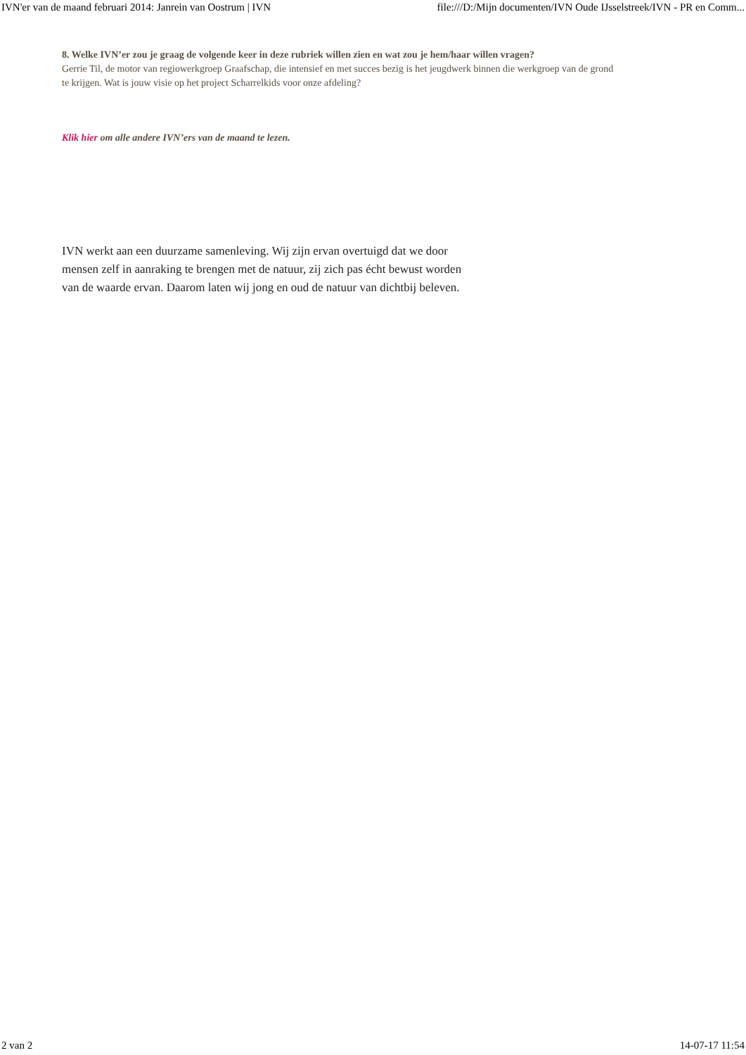IVN'er van de maand februari 2014: Janrein van Oostrum | IVN file:///D:/Mijn documenten/IVN Oude IJsselstreek/IVN - PR en Comm...
8. Welke IVN’er zou je graag de volgende keer in deze rubriek willen zien en wat zou je hem/haar willen vragen?
Gerrie Til, de motor van regiowerkgroep Graafschap, die intensief en met succes bezig is het jeugdwerk binnen die werkgroep van de grond te krijgen. Wat is jouw visie op het project Scharrelkids voor onze afdeling?
Klik hier om alle andere IVN’ers van de maand te lezen.
IVN werkt aan een duurzame samenleving. Wij zijn ervan overtuigd dat we door mensen zelf in aanraking te brengen met de natuur, zij zich pas écht bewust worden van de waarde ervan. Daarom laten wij jong en oud de natuur van dichtbij beleven.
2 van 2 14-07-17 11:54